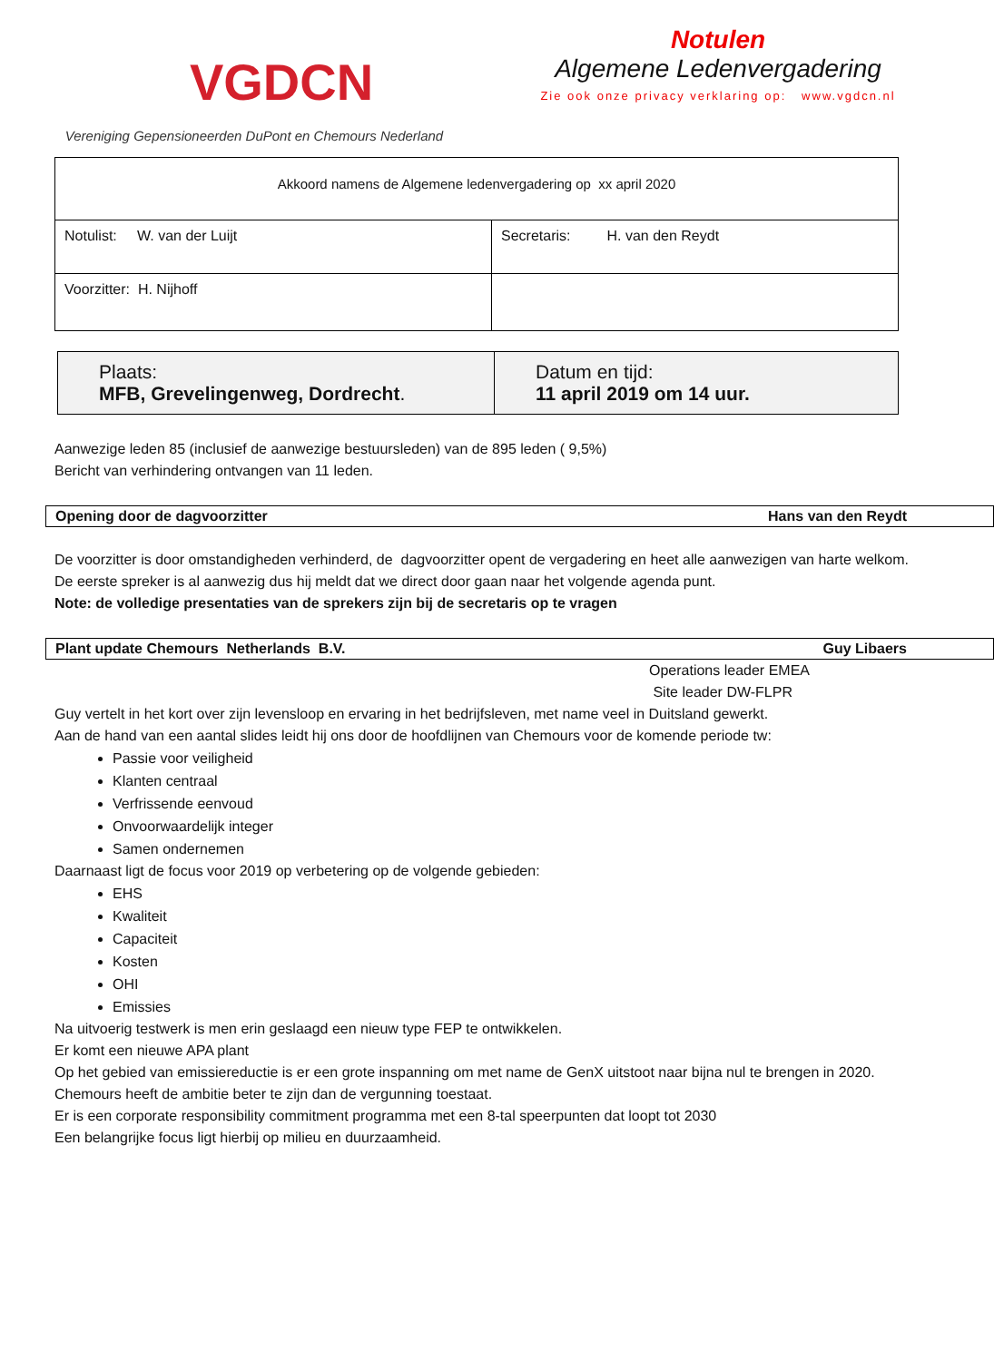VGDCN
Vereniging Gepensioneerden DuPont en Chemours Nederland
Notulen
Algemene Ledenvergadering
Zie ook onze privacy verklaring op: www.vgdcn.nl
| Akkoord namens de Algemene ledenvergadering op xx april 2020 | |
| Notulist: W. van der Luijt | Secretaris: H. van den Reydt |
| Voorzitter: H. Nijhoff | |
| Plaats: MFB, Grevelingenweg, Dordrecht . | Datum en tijd: 11 april 2019 om 14 uur. |
Aanwezige leden 85 (inclusief de aanwezige bestuursleden) van de 895 leden ( 9,5%)
Bericht van verhindering ontvangen van 11 leden.
Opening door de dagvoorzitter Hans van den Reydt
De voorzitter is door omstandigheden verhinderd, de dagvoorzitter opent de vergadering en heet alle aanwezigen van harte welkom.
De eerste spreker is al aanwezig dus hij meldt dat we direct door gaan naar het volgende agenda punt.
Note: de volledige presentaties van de sprekers zijn bij de secretaris op te vragen
Plant update Chemours Netherlands B.V. Guy Libaers
Operations leader EMEA
Site leader DW-FLPR
Guy vertelt in het kort over zijn levensloop en ervaring in het bedrijfsleven, met name veel in Duitsland gewerkt.
Aan de hand van een aantal slides leidt hij ons door de hoofdlijnen van Chemours voor de komende periode tw:
Passie voor veiligheid
Klanten centraal
Verfrissende eenvoud
Onvoorwaardelijk integer
Samen ondernemen
Daarnaast ligt de focus voor 2019 op verbetering op de volgende gebieden:
EHS
Kwaliteit
Capaciteit
Kosten
OHI
Emissies
Na uitvoerig testwerk is men erin geslaagd een nieuw type FEP te ontwikkelen.
Er komt een nieuwe APA plant
Op het gebied van emissiereductie is er een grote inspanning om met name de GenX uitstoot naar bijna nul te brengen in 2020.
Chemours heeft de ambitie beter te zijn dan de vergunning toestaat.
Er is een corporate responsibility commitment programma met een 8-tal speerpunten dat loopt tot 2030
Een belangrijke focus ligt hierbij op milieu en duurzaamheid.